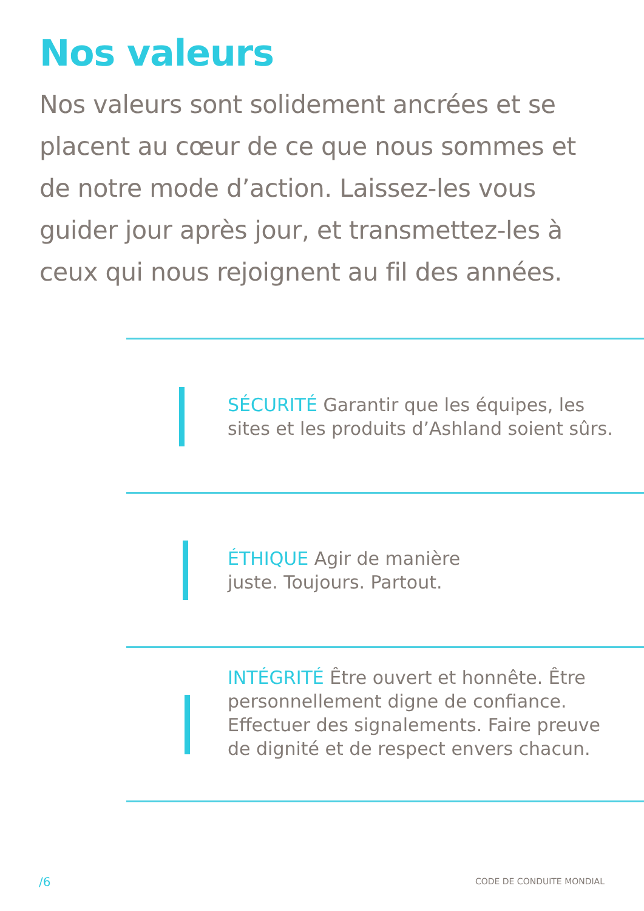Nos valeurs
Nos valeurs sont solidement ancrées et se placent au cœur de ce que nous sommes et de notre mode d’action. Laissez-les vous guider jour après jour, et transmettez-les à ceux qui nous rejoignent au fil des années.
SÉCURITÉ Garantir que les équipes, les sites et les produits d’Ashland soient sûrs.
ÉTHIQUE Agir de manière
juste. Toujours. Partout.
INTÉGRITÉ Être ouvert et honnête. Être personnellement digne de confiance. Effectuer des signalements. Faire preuve de dignité et de respect envers chacun.
/6 CODE DE CONDUITE MONDIAL